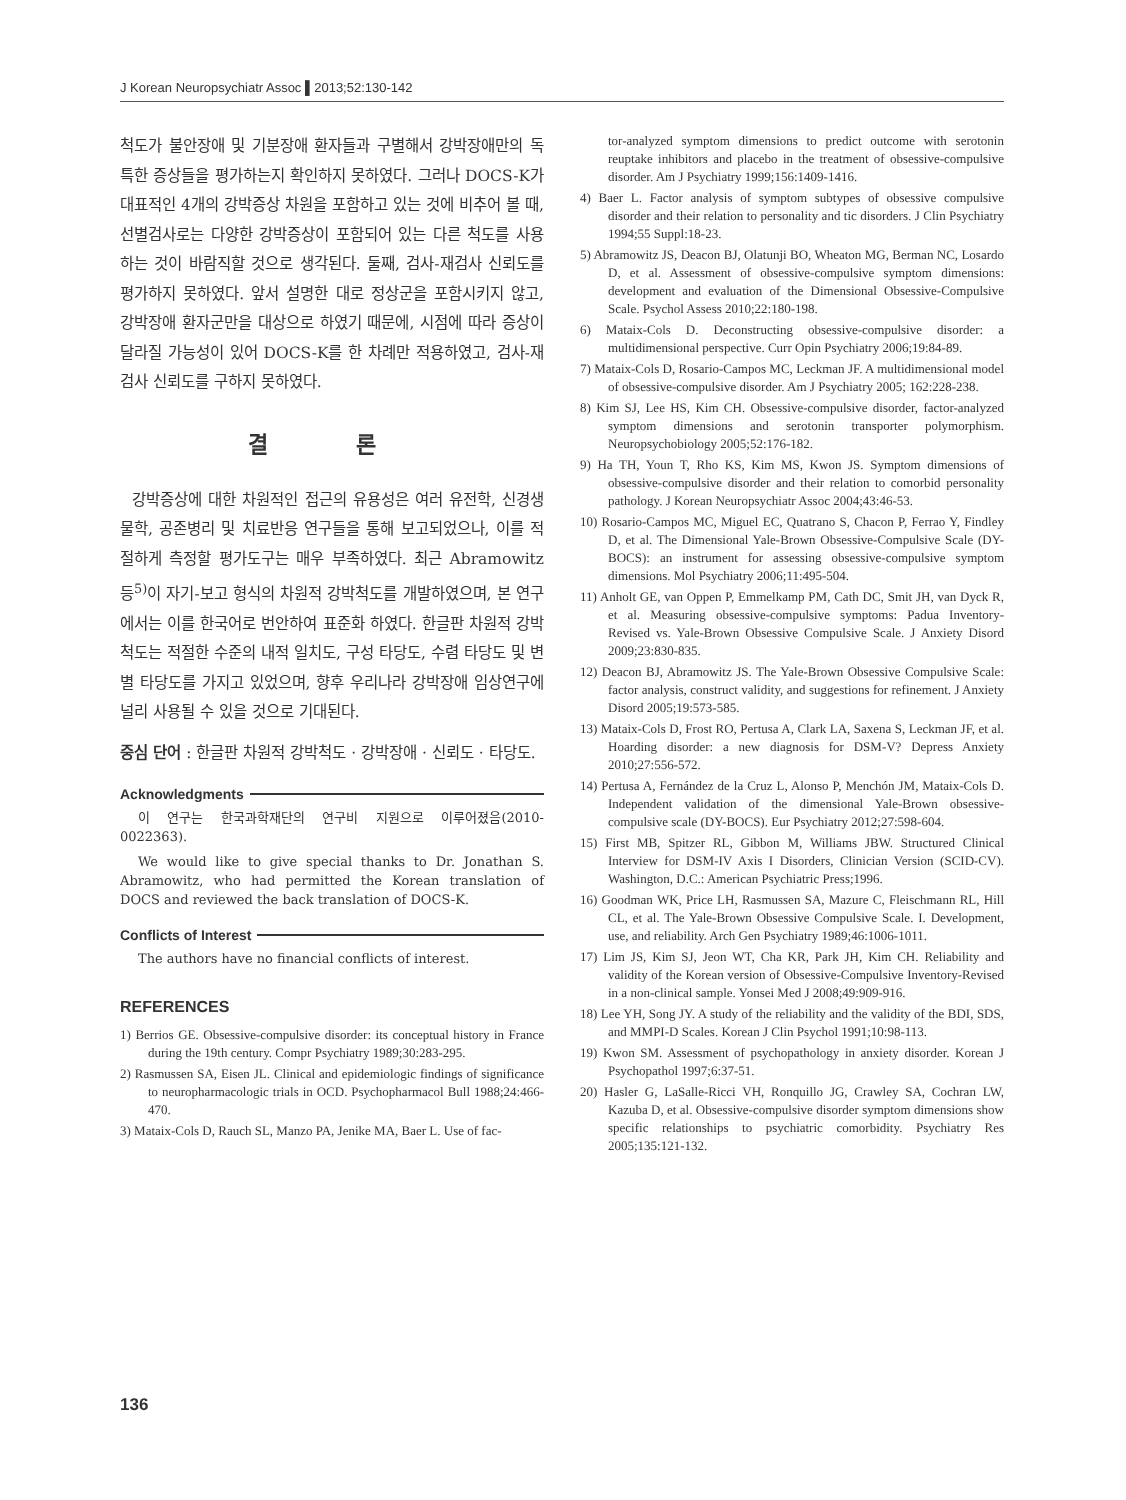J Korean Neuropsychiatr Assoc ▌2013;52:130-142
척도가 불안장애 및 기분장애 환자들과 구별해서 강박장애만의 독특한 증상들을 평가하는지 확인하지 못하였다. 그러나 DOCS-K가 대표적인 4개의 강박증상 차원을 포함하고 있는 것에 비추어 볼 때, 선별검사로는 다양한 강박증상이 포함되어 있는 다른 척도를 사용하는 것이 바람직할 것으로 생각된다. 둘째, 검사-재검사 신뢰도를 평가하지 못하였다. 앞서 설명한 대로 정상군을 포함시키지 않고, 강박장애 환자군만을 대상으로 하였기 때문에, 시점에 따라 증상이 달라질 가능성이 있어 DOCS-K를 한 차례만 적용하였고, 검사-재검사 신뢰도를 구하지 못하였다.
결 론
강박증상에 대한 차원적인 접근의 유용성은 여러 유전학, 신경생물학, 공존병리 및 치료반응 연구들을 통해 보고되었으나, 이를 적절하게 측정할 평가도구는 매우 부족하였다. 최근 Abramowitz 등<sup>5)</sup>이 자기-보고 형식의 차원적 강박척도를 개발하였으며, 본 연구에서는 이를 한국어로 번안하여 표준화 하였다. 한글판 차원적 강박척도는 적절한 수준의 내적 일치도, 구성 타당도, 수렴 타당도 및 변별 타당도를 가지고 있었으며, 향후 우리나라 강박장애 임상연구에 널리 사용될 수 있을 것으로 기대된다.
중심 단어 : 한글판 차원적 강박척도 · 강박장애 · 신뢰도 · 타당도.
Acknowledgments
이 연구는 한국과학재단의 연구비 지원으로 이루어졌음(2010-0022363).
We would like to give special thanks to Dr. Jonathan S. Abramowitz, who had permitted the Korean translation of DOCS and reviewed the back translation of DOCS-K.
Conflicts of Interest
The authors have no financial conflicts of interest.
REFERENCES
1) Berrios GE. Obsessive-compulsive disorder: its conceptual history in France during the 19th century. Compr Psychiatry 1989;30:283-295.
2) Rasmussen SA, Eisen JL. Clinical and epidemiologic findings of significance to neuropharmacologic trials in OCD. Psychopharmacol Bull 1988;24:466-470.
3) Mataix-Cols D, Rauch SL, Manzo PA, Jenike MA, Baer L. Use of fac-
tor-analyzed symptom dimensions to predict outcome with serotonin reuptake inhibitors and placebo in the treatment of obsessive-compulsive disorder. Am J Psychiatry 1999;156:1409-1416.
4) Baer L. Factor analysis of symptom subtypes of obsessive compulsive disorder and their relation to personality and tic disorders. J Clin Psychiatry 1994;55 Suppl:18-23.
5) Abramowitz JS, Deacon BJ, Olatunji BO, Wheaton MG, Berman NC, Losardo D, et al. Assessment of obsessive-compulsive symptom dimensions: development and evaluation of the Dimensional Obsessive-Compulsive Scale. Psychol Assess 2010;22:180-198.
6) Mataix-Cols D. Deconstructing obsessive-compulsive disorder: a multidimensional perspective. Curr Opin Psychiatry 2006;19:84-89.
7) Mataix-Cols D, Rosario-Campos MC, Leckman JF. A multidimensional model of obsessive-compulsive disorder. Am J Psychiatry 2005; 162:228-238.
8) Kim SJ, Lee HS, Kim CH. Obsessive-compulsive disorder, factor-analyzed symptom dimensions and serotonin transporter polymorphism. Neuropsychobiology 2005;52:176-182.
9) Ha TH, Youn T, Rho KS, Kim MS, Kwon JS. Symptom dimensions of obsessive-compulsive disorder and their relation to comorbid personality pathology. J Korean Neuropsychiatr Assoc 2004;43:46-53.
10) Rosario-Campos MC, Miguel EC, Quatrano S, Chacon P, Ferrao Y, Findley D, et al. The Dimensional Yale-Brown Obsessive-Compulsive Scale (DY-BOCS): an instrument for assessing obsessive-compulsive symptom dimensions. Mol Psychiatry 2006;11:495-504.
11) Anholt GE, van Oppen P, Emmelkamp PM, Cath DC, Smit JH, van Dyck R, et al. Measuring obsessive-compulsive symptoms: Padua Inventory-Revised vs. Yale-Brown Obsessive Compulsive Scale. J Anxiety Disord 2009;23:830-835.
12) Deacon BJ, Abramowitz JS. The Yale-Brown Obsessive Compulsive Scale: factor analysis, construct validity, and suggestions for refinement. J Anxiety Disord 2005;19:573-585.
13) Mataix-Cols D, Frost RO, Pertusa A, Clark LA, Saxena S, Leckman JF, et al. Hoarding disorder: a new diagnosis for DSM-V? Depress Anxiety 2010;27:556-572.
14) Pertusa A, Fernández de la Cruz L, Alonso P, Menchón JM, Mataix-Cols D. Independent validation of the dimensional Yale-Brown obsessive-compulsive scale (DY-BOCS). Eur Psychiatry 2012;27:598-604.
15) First MB, Spitzer RL, Gibbon M, Williams JBW. Structured Clinical Interview for DSM-IV Axis I Disorders, Clinician Version (SCID-CV). Washington, D.C.: American Psychiatric Press;1996.
16) Goodman WK, Price LH, Rasmussen SA, Mazure C, Fleischmann RL, Hill CL, et al. The Yale-Brown Obsessive Compulsive Scale. I. Development, use, and reliability. Arch Gen Psychiatry 1989;46:1006-1011.
17) Lim JS, Kim SJ, Jeon WT, Cha KR, Park JH, Kim CH. Reliability and validity of the Korean version of Obsessive-Compulsive Inventory-Revised in a non-clinical sample. Yonsei Med J 2008;49:909-916.
18) Lee YH, Song JY. A study of the reliability and the validity of the BDI, SDS, and MMPI-D Scales. Korean J Clin Psychol 1991;10:98-113.
19) Kwon SM. Assessment of psychopathology in anxiety disorder. Korean J Psychopathol 1997;6:37-51.
20) Hasler G, LaSalle-Ricci VH, Ronquillo JG, Crawley SA, Cochran LW, Kazuba D, et al. Obsessive-compulsive disorder symptom dimensions show specific relationships to psychiatric comorbidity. Psychiatry Res 2005;135:121-132.
136